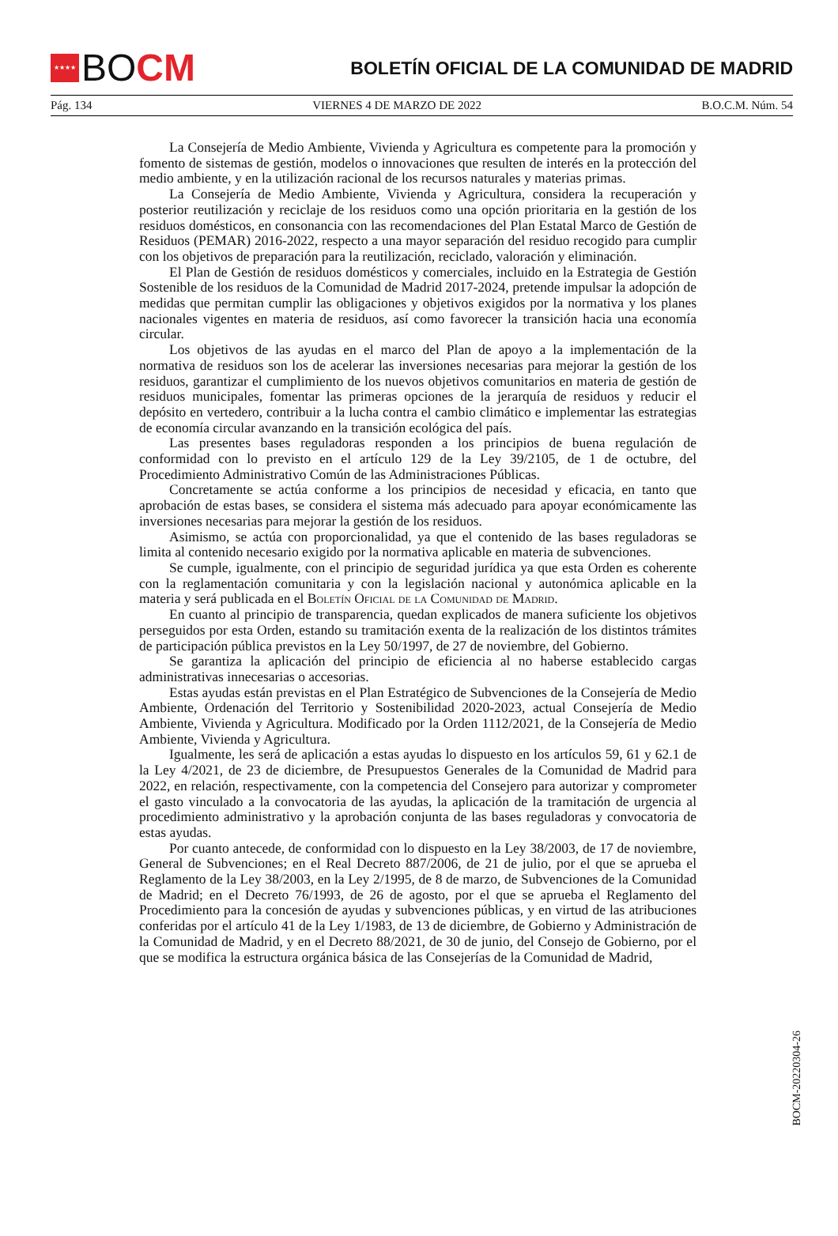★★★★
BO CM
BOLETÍN OFICIAL DE LA COMUNIDAD DE MADRID
Pág. 134 VIERNES 4 DE MARZO DE 2022 B.O.C.M. Núm. 54
La Consejería de Medio Ambiente, Vivienda y Agricultura es competente para la promoción y fomento de sistemas de gestión, modelos o innovaciones que resulten de interés en la protección del medio ambiente, y en la utilización racional de los recursos naturales y materias primas.
La Consejería de Medio Ambiente, Vivienda y Agricultura, considera la recuperación y posterior reutilización y reciclaje de los residuos como una opción prioritaria en la gestión de los residuos domésticos, en consonancia con las recomendaciones del Plan Estatal Marco de Gestión de Residuos (PEMAR) 2016-2022, respecto a una mayor separación del residuo recogido para cumplir con los objetivos de preparación para la reutilización, reciclado, valoración y eliminación.
El Plan de Gestión de residuos domésticos y comerciales, incluido en la Estrategia de Gestión Sostenible de los residuos de la Comunidad de Madrid 2017-2024, pretende impulsar la adopción de medidas que permitan cumplir las obligaciones y objetivos exigidos por la normativa y los planes nacionales vigentes en materia de residuos, así como favorecer la transición hacia una economía circular.
Los objetivos de las ayudas en el marco del Plan de apoyo a la implementación de la normativa de residuos son los de acelerar las inversiones necesarias para mejorar la gestión de los residuos, garantizar el cumplimiento de los nuevos objetivos comunitarios en materia de gestión de residuos municipales, fomentar las primeras opciones de la jerarquía de residuos y reducir el depósito en vertedero, contribuir a la lucha contra el cambio climático e implementar las estrategias de economía circular avanzando en la transición ecológica del país.
Las presentes bases reguladoras responden a los principios de buena regulación de conformidad con lo previsto en el artículo 129 de la Ley 39/2105, de 1 de octubre, del Procedimiento Administrativo Común de las Administraciones Públicas.
Concretamente se actúa conforme a los principios de necesidad y eficacia, en tanto que aprobación de estas bases, se considera el sistema más adecuado para apoyar económicamente las inversiones necesarias para mejorar la gestión de los residuos.
Asimismo, se actúa con proporcionalidad, ya que el contenido de las bases reguladoras se limita al contenido necesario exigido por la normativa aplicable en materia de subvenciones.
Se cumple, igualmente, con el principio de seguridad jurídica ya que esta Orden es coherente con la reglamentación comunitaria y con la legislación nacional y autonómica aplicable en la materia y será publicada en el Boletín Oficial de la Comunidad de Madrid.
En cuanto al principio de transparencia, quedan explicados de manera suficiente los objetivos perseguidos por esta Orden, estando su tramitación exenta de la realización de los distintos trámites de participación pública previstos en la Ley 50/1997, de 27 de noviembre, del Gobierno.
Se garantiza la aplicación del principio de eficiencia al no haberse establecido cargas administrativas innecesarias o accesorias.
Estas ayudas están previstas en el Plan Estratégico de Subvenciones de la Consejería de Medio Ambiente, Ordenación del Territorio y Sostenibilidad 2020-2023, actual Consejería de Medio Ambiente, Vivienda y Agricultura. Modificado por la Orden 1112/2021, de la Consejería de Medio Ambiente, Vivienda y Agricultura.
Igualmente, les será de aplicación a estas ayudas lo dispuesto en los artículos 59, 61 y 62.1 de la Ley 4/2021, de 23 de diciembre, de Presupuestos Generales de la Comunidad de Madrid para 2022, en relación, respectivamente, con la competencia del Consejero para autorizar y comprometer el gasto vinculado a la convocatoria de las ayudas, la aplicación de la tramitación de urgencia al procedimiento administrativo y la aprobación conjunta de las bases reguladoras y convocatoria de estas ayudas.
Por cuanto antecede, de conformidad con lo dispuesto en la Ley 38/2003, de 17 de noviembre, General de Subvenciones; en el Real Decreto 887/2006, de 21 de julio, por el que se aprueba el Reglamento de la Ley 38/2003, en la Ley 2/1995, de 8 de marzo, de Subvenciones de la Comunidad de Madrid; en el Decreto 76/1993, de 26 de agosto, por el que se aprueba el Reglamento del Procedimiento para la concesión de ayudas y subvenciones públicas, y en virtud de las atribuciones conferidas por el artículo 41 de la Ley 1/1983, de 13 de diciembre, de Gobierno y Administración de la Comunidad de Madrid, y en el Decreto 88/2021, de 30 de junio, del Consejo de Gobierno, por el que se modifica la estructura orgánica básica de las Consejerías de la Comunidad de Madrid,
BOCM-20220304-26